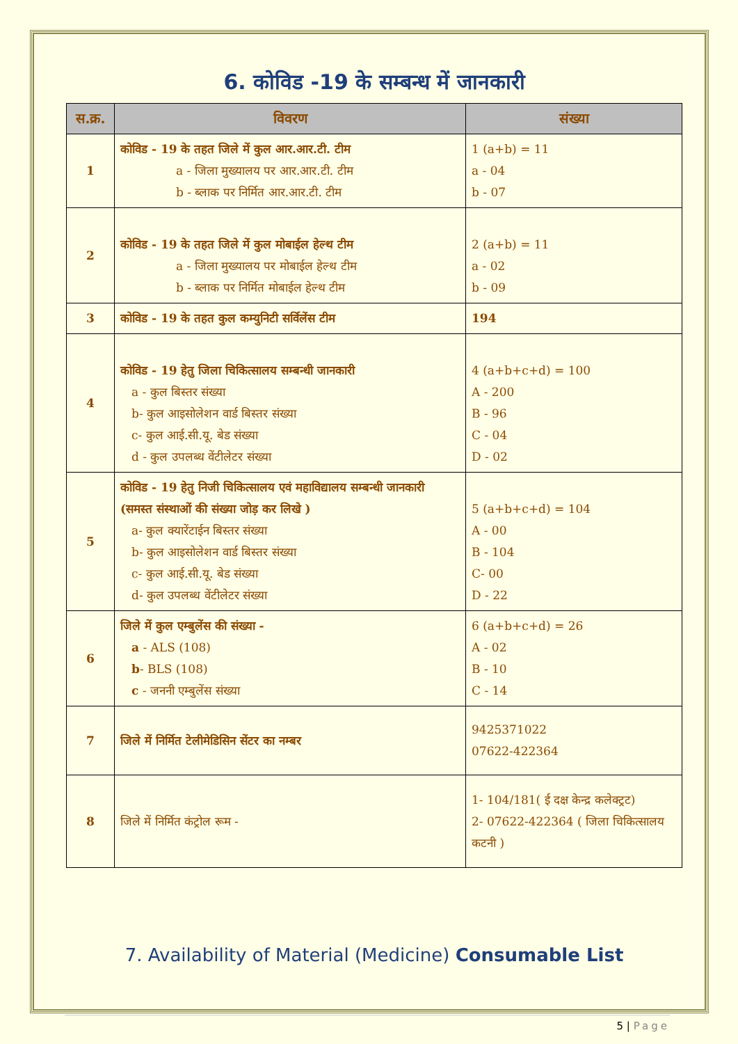6. कोविड -19 के सम्बन्ध में जानकारी
| स.क्र. | विवरण | संख्या |
| --- | --- | --- |
| 1 | कोविड - 19 के तहत जिले में कुल आर.आर.टी. टीम a - जिला मुख्यालय पर आर.आर.टी. टीम b - ब्लाक पर निर्मित आर.आर.टी. टीम | 1 (a+b) = 11 a - 04 b - 07 |
| 2 | कोविड - 19 के तहत जिले में कुल मोबाईल हेल्थ टीम a - जिला मुख्यालय पर मोबाईल हेल्थ टीम b - ब्लाक पर निर्मित मोबाईल हेल्थ टीम | 2 (a+b) = 11 a - 02 b - 09 |
| 3 | कोविड - 19 के तहत कुल कम्युनिटी सर्विलेंस टीम | 194 |
| 4 | कोविड - 19 हेतु जिला चिकित्सालय सम्बन्धी जानकारी a - कुल बिस्तर संख्या b- कुल आइसोलेशन वार्ड बिस्तर संख्या c- कुल आई.सी.यू. बेड संख्या d - कुल उपलब्ध वेंटीलेटर संख्या | 4 (a+b+c+d) = 100 A - 200 B - 96 C - 04 D - 02 |
| 5 | कोविड - 19 हेतु निजी चिकित्सालय एवं महाविद्यालय सम्बन्धी जानकारी (समस्त संस्थाओं की संख्या जोड़ कर लिखे ) a- कुल क्यारेंटाईन बिस्तर संख्या b- कुल आइसोलेशन वार्ड बिस्तर संख्या c- कुल आई.सी.यू. बेड संख्या d- कुल उपलब्ध वेंटीलेटर संख्या | 5 (a+b+c+d) = 104 A - 00 B - 104 C- 00 D - 22 |
| 6 | जिले में कुल एम्बुलेंस की संख्या - a - ALS (108) b - BLS (108) c - जननी एम्बुलेंस संख्या | 6 (a+b+c+d) = 26 A - 02 B - 10 C - 14 |
| 7 | जिले में निर्मित टेलीमेडिसिन सेंटर का नम्बर | 9425371022 07622-422364 |
| 8 | जिले में निर्मित कंट्रोल रूम - | 1- 104/181( ई दक्ष केन्द्र कलेक्ट्रट) 2- 07622-422364 ( जिला चिकित्सालय कटनी ) |
7. Availability of Material (Medicine) Consumable List
5 | Page